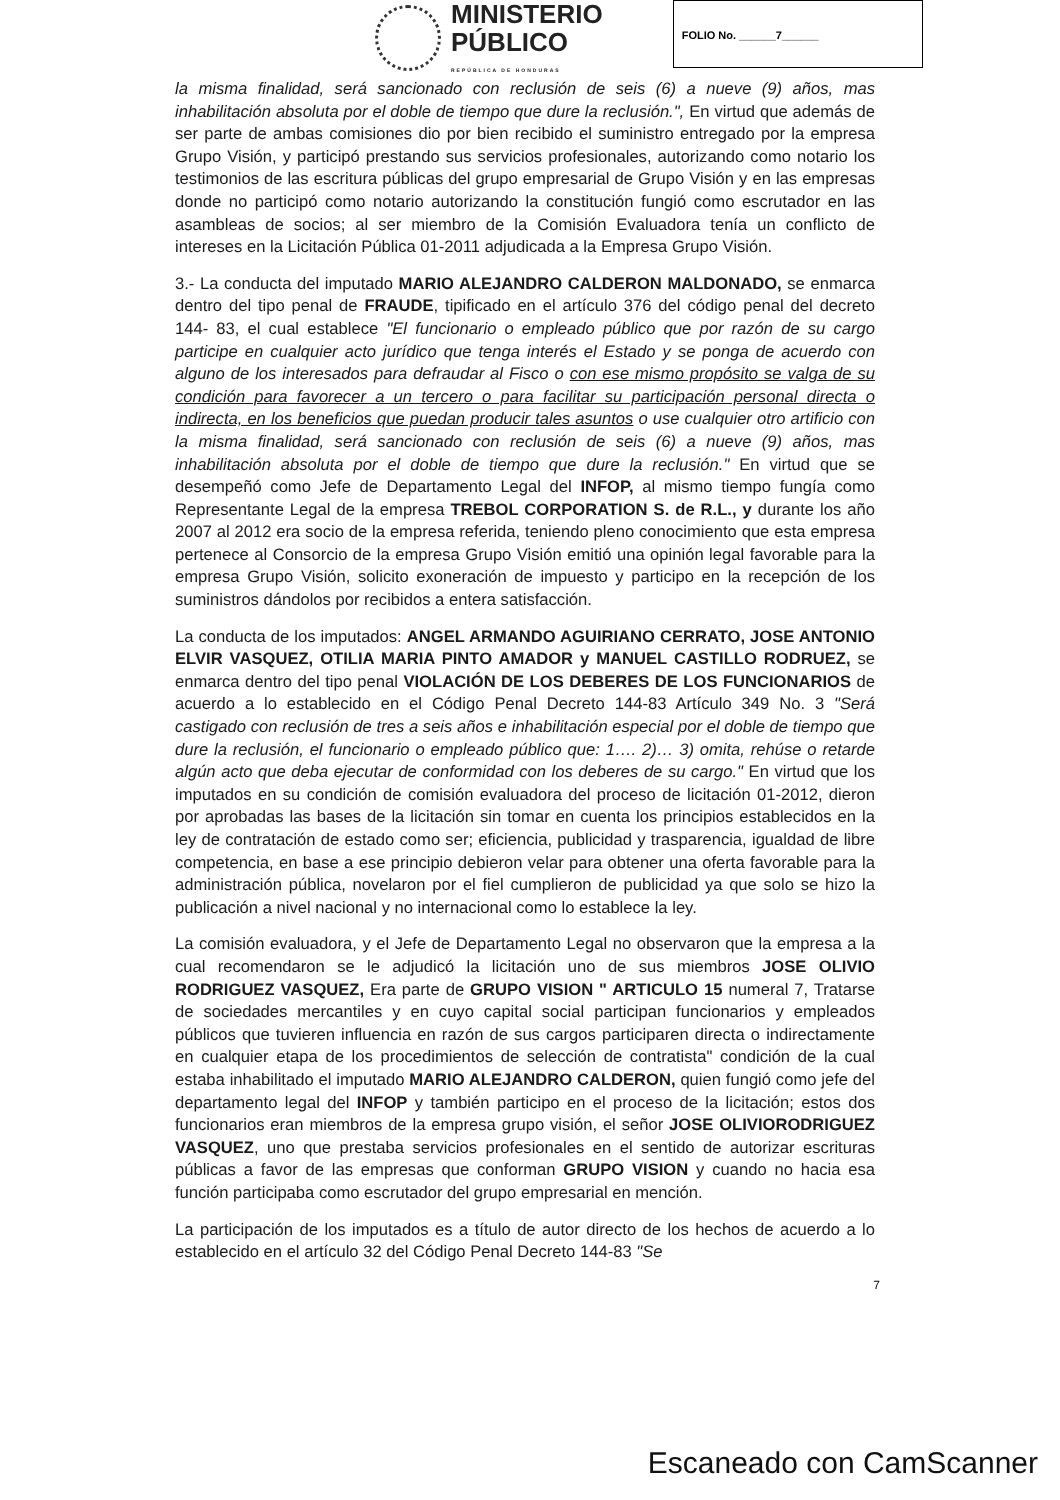MINISTERIO
PÚBLICO
REPÚBLICA DE HONDURAS
FOLIO No. ______7______
la misma finalidad, será sancionado con reclusión de seis (6) a nueve (9) años, mas inhabilitación absoluta por el doble de tiempo que dure la reclusión.", En virtud que además de ser parte de ambas comisiones dio por bien recibido el suministro entregado por la empresa Grupo Visión, y participó prestando sus servicios profesionales, autorizando como notario los testimonios de las escritura públicas del grupo empresarial de Grupo Visión y en las empresas donde no participó como notario autorizando la constitución fungió como escrutador en las asambleas de socios; al ser miembro de la Comisión Evaluadora tenía un conflicto de intereses en la Licitación Pública 01-2011 adjudicada a la Empresa Grupo Visión.
3.- La conducta del imputado MARIO ALEJANDRO CALDERON MALDONADO, se enmarca dentro del tipo penal de FRAUDE, tipificado en el artículo 376 del código penal del decreto 144- 83, el cual establece "El funcionario o empleado público que por razón de su cargo participe en cualquier acto jurídico que tenga interés el Estado y se ponga de acuerdo con alguno de los interesados para defraudar al Fisco o con ese mismo propósito se valga de su condición para favorecer a un tercero o para facilitar su participación personal directa o indirecta, en los beneficios que puedan producir tales asuntos o use cualquier otro artificio con la misma finalidad, será sancionado con reclusión de seis (6) a nueve (9) años, mas inhabilitación absoluta por el doble de tiempo que dure la reclusión." En virtud que se desempeñó como Jefe de Departamento Legal del INFOP, al mismo tiempo fungía como Representante Legal de la empresa TREBOL CORPORATION S. de R.L., y durante los año 2007 al 2012 era socio de la empresa referida, teniendo pleno conocimiento que esta empresa pertenece al Consorcio de la empresa Grupo Visión emitió una opinión legal favorable para la empresa Grupo Visión, solicito exoneración de impuesto y participo en la recepción de los suministros dándolos por recibidos a entera satisfacción.
La conducta de los imputados: ANGEL ARMANDO AGUIRIANO CERRATO, JOSE ANTONIO ELVIR VASQUEZ, OTILIA MARIA PINTO AMADOR y MANUEL CASTILLO RODRUEZ, se enmarca dentro del tipo penal VIOLACIÓN DE LOS DEBERES DE LOS FUNCIONARIOS de acuerdo a lo establecido en el Código Penal Decreto 144-83 Artículo 349 No. 3 "Será castigado con reclusión de tres a seis años e inhabilitación especial por el doble de tiempo que dure la reclusión, el funcionario o empleado público que: 1…. 2)… 3) omita, rehúse o retarde algún acto que deba ejecutar de conformidad con los deberes de su cargo." En virtud que los imputados en su condición de comisión evaluadora del proceso de licitación 01-2012, dieron por aprobadas las bases de la licitación sin tomar en cuenta los principios establecidos en la ley de contratación de estado como ser; eficiencia, publicidad y trasparencia, igualdad de libre competencia, en base a ese principio debieron velar para obtener una oferta favorable para la administración pública, novelaron por el fiel cumplieron de publicidad ya que solo se hizo la publicación a nivel nacional y no internacional como lo establece la ley.
La comisión evaluadora, y el Jefe de Departamento Legal no observaron que la empresa a la cual recomendaron se le adjudicó la licitación uno de sus miembros JOSE OLIVIO RODRIGUEZ VASQUEZ, Era parte de GRUPO VISION " ARTICULO 15 numeral 7, Tratarse de sociedades mercantiles y en cuyo capital social participan funcionarios y empleados públicos que tuvieren influencia en razón de sus cargos participaren directa o indirectamente en cualquier etapa de los procedimientos de selección de contratista" condición de la cual estaba inhabilitado el imputado MARIO ALEJANDRO CALDERON, quien fungió como jefe del departamento legal del INFOP y también participo en el proceso de la licitación; estos dos funcionarios eran miembros de la empresa grupo visión, el señor JOSE OLIVIORODRIGUEZ VASQUEZ, uno que prestaba servicios profesionales en el sentido de autorizar escrituras públicas a favor de las empresas que conforman GRUPO VISION y cuando no hacia esa función participaba como escrutador del grupo empresarial en mención.
La participación de los imputados es a título de autor directo de los hechos de acuerdo a lo establecido en el artículo 32 del Código Penal Decreto 144-83 "Se
7
Escaneado con CamScanner